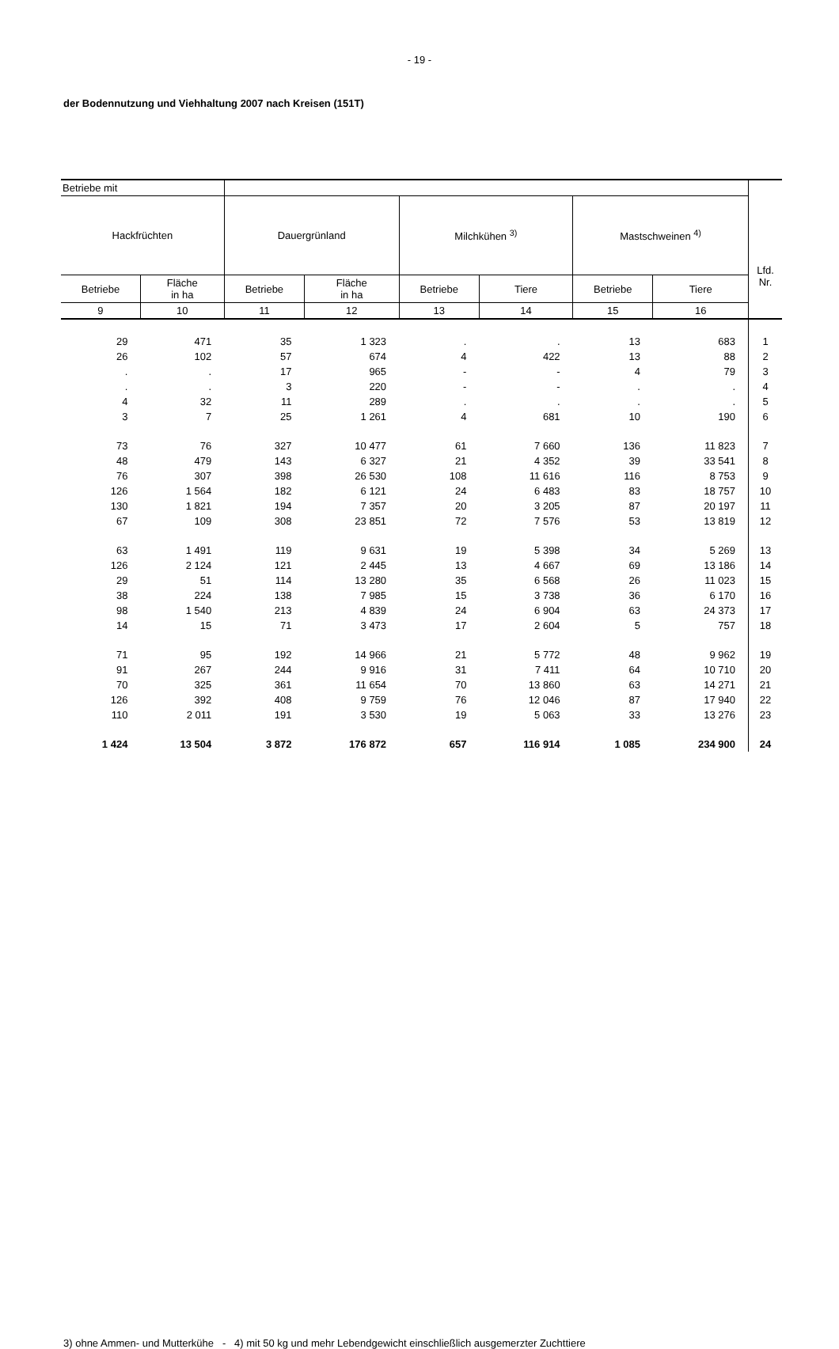- 19 -
der Bodennutzung und Viehhaltung 2007 nach Kreisen (151T)
| Betriebe mit | | | | | | | | Lfd. Nr. |
| --- | --- | --- | --- | --- | --- | --- | --- | --- |
| Hackfrüchten | | Dauergrünland | | Milchkühen <sup>3)</sup> | | Mastschweinen <sup>4)</sup> | | |
| Betriebe | Fläche in ha | Betriebe | Fläche in ha | Betriebe | Tiere | Betriebe | Tiere | |
| 9 | 10 | 11 | 12 | 13 | 14 | 15 | 16 | |
| 29 | 471 | 35 | 1 323 | . | . | 13 | 683 | 1 |
| 26 | 102 | 57 | 674 | 4 | 422 | 13 | 88 | 2 |
| . | . | 17 | 965 | - | - | 4 | 79 | 3 |
| . | . | 3 | 220 | - | - | . | . | 4 |
| 4 | 32 | 11 | 289 | . | . | . | . | 5 |
| 3 | 7 | 25 | 1 261 | 4 | 681 | 10 | 190 | 6 |
| 73 | 76 | 327 | 10 477 | 61 | 7 660 | 136 | 11 823 | 7 |
| 48 | 479 | 143 | 6 327 | 21 | 4 352 | 39 | 33 541 | 8 |
| 76 | 307 | 398 | 26 530 | 108 | 11 616 | 116 | 8 753 | 9 |
| 126 | 1 564 | 182 | 6 121 | 24 | 6 483 | 83 | 18 757 | 10 |
| 130 | 1 821 | 194 | 7 357 | 20 | 3 205 | 87 | 20 197 | 11 |
| 67 | 109 | 308 | 23 851 | 72 | 7 576 | 53 | 13 819 | 12 |
| 63 | 1 491 | 119 | 9 631 | 19 | 5 398 | 34 | 5 269 | 13 |
| 126 | 2 124 | 121 | 2 445 | 13 | 4 667 | 69 | 13 186 | 14 |
| 29 | 51 | 114 | 13 280 | 35 | 6 568 | 26 | 11 023 | 15 |
| 38 | 224 | 138 | 7 985 | 15 | 3 738 | 36 | 6 170 | 16 |
| 98 | 1 540 | 213 | 4 839 | 24 | 6 904 | 63 | 24 373 | 17 |
| 14 | 15 | 71 | 3 473 | 17 | 2 604 | 5 | 757 | 18 |
| 71 | 95 | 192 | 14 966 | 21 | 5 772 | 48 | 9 962 | 19 |
| 91 | 267 | 244 | 9 916 | 31 | 7 411 | 64 | 10 710 | 20 |
| 70 | 325 | 361 | 11 654 | 70 | 13 860 | 63 | 14 271 | 21 |
| 126 | 392 | 408 | 9 759 | 76 | 12 046 | 87 | 17 940 | 22 |
| 110 | 2 011 | 191 | 3 530 | 19 | 5 063 | 33 | 13 276 | 23 |
| 1 424 | 13 504 | 3 872 | 176 872 | 657 | 116 914 | 1 085 | 234 900 | 24 |
3) ohne Ammen- und Mutterkühe - 4) mit 50 kg und mehr Lebendgewicht einschließlich ausgemerzter Zuchttiere